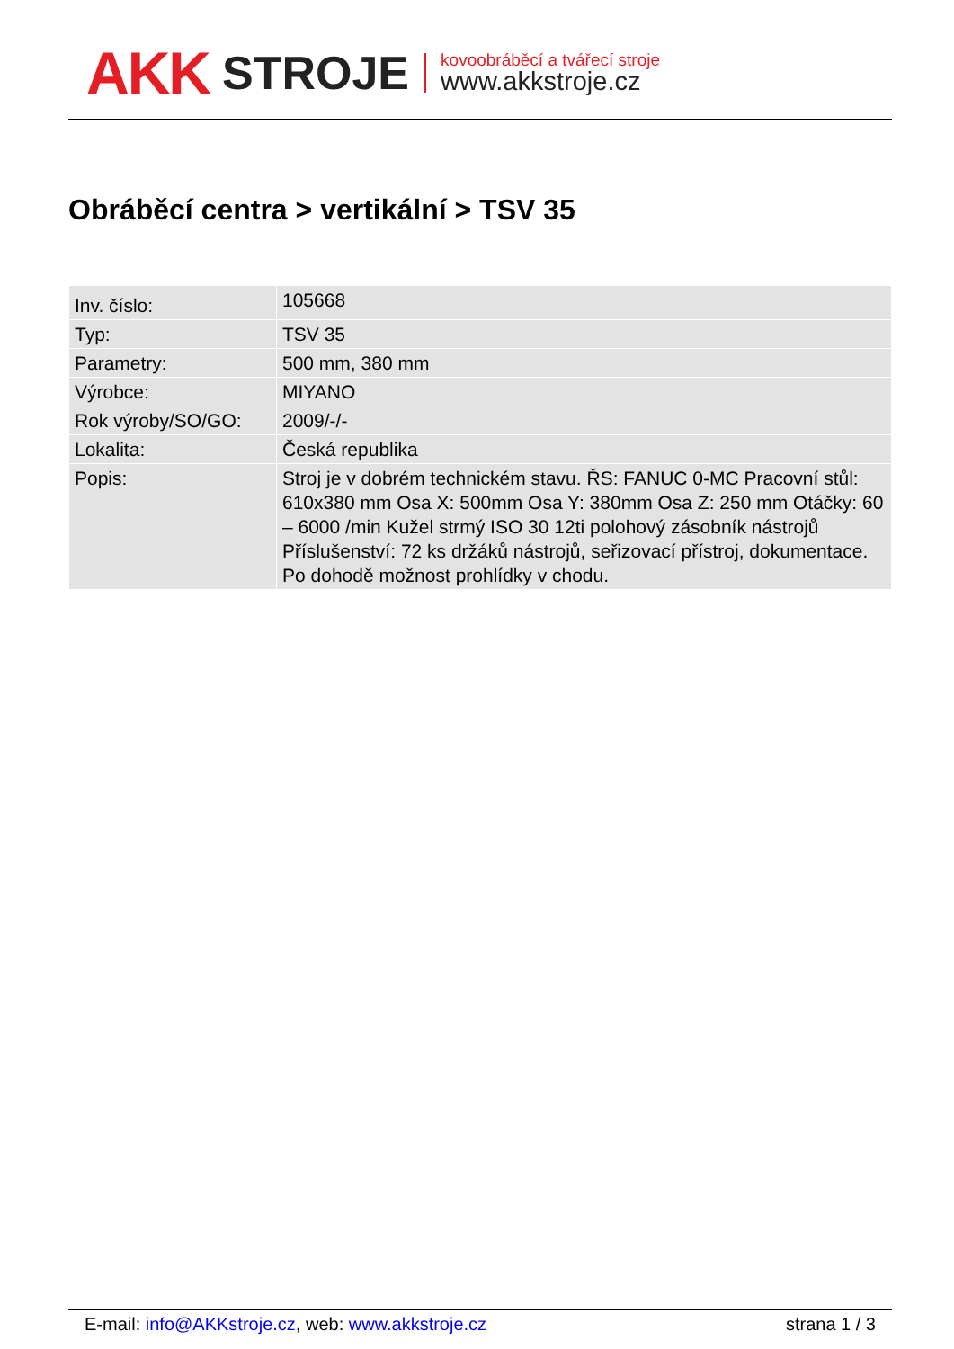AKK STROJE
kovoobráběcí a tvářecí stroje
www.akkstroje.cz
Obráběcí centra > vertikální > TSV 35
| Inv. číslo: | 105668 |
| Typ: | TSV 35 |
| Parametry: | 500 mm, 380 mm |
| Výrobce: | MIYANO |
| Rok výroby/SO/GO: | 2009/-/- |
| Lokalita: | Česká republika |
| Popis: | Stroj je v dobrém technickém stavu. ŘS: FANUC 0-MC Pracovní stůl: 610x380 mm Osa X: 500mm Osa Y: 380mm Osa Z: 250 mm Otáčky: 60 – 6000 /min Kužel strmý ISO 30 12ti polohový zásobník nástrojů Příslušenství: 72 ks držáků nástrojů, seřizovací přístroj, dokumentace. Po dohodě možnost prohlídky v chodu. |
E-mail: info@AKKstroje.cz, web: www.akkstroje.cz strana 1 / 3